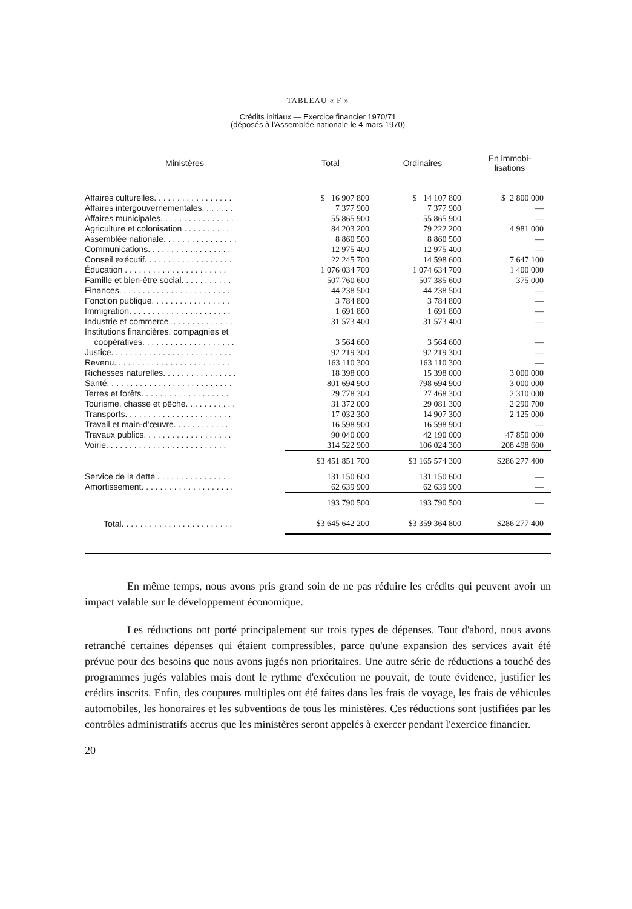TABLEAU « F »
Crédits initiaux — Exercice financier 1970/71
(déposés à l'Assemblée nationale le 4 mars 1970)
| Ministères | Total | Ordinaires | En immobi- lisations |
| --- | --- | --- | --- |
| Affaires culturelles. . . . . . . . . . . . . . . . . | $ 16 907 800 | $ 14 107 800 | $ 2 800 000 |
| Affaires intergouvernementales. . . . . . . | 7 377 900 | 7 377 900 | — |
| Affaires municipales. . . . . . . . . . . . . . . . | 55 865 900 | 55 865 900 | — |
| Agriculture et colonisation . . . . . . . . . . | 84 203 200 | 79 222 200 | 4 981 000 |
| Assemblée nationale. . . . . . . . . . . . . . . . | 8 860 500 | 8 860 500 | — |
| Communications. . . . . . . . . . . . . . . . . . | 12 975 400 | 12 975 400 | — |
| Conseil exécutif. . . . . . . . . . . . . . . . . . . | 22 245 700 | 14 598 600 | 7 647 100 |
| Éducation . . . . . . . . . . . . . . . . . . . . . . | 1 076 034 700 | 1 074 634 700 | 1 400 000 |
| Famille et bien-être social. . . . . . . . . . . | 507 760 600 | 507 385 600 | 375 000 |
| Finances. . . . . . . . . . . . . . . . . . . . . . . . | 44 238 500 | 44 238 500 | — |
| Fonction publique. . . . . . . . . . . . . . . . . | 3 784 800 | 3 784 800 | — |
| Immigration. . . . . . . . . . . . . . . . . . . . . . | 1 691 800 | 1 691 800 | — |
| Industrie et commerce. . . . . . . . . . . . . . | 31 573 400 | 31 573 400 | — |
| Institutions financières, compagnies et coopératives. . . . . . . . . . . . . . . . . . . . | 3 564 600 | 3 564 600 | — |
| Justice. . . . . . . . . . . . . . . . . . . . . . . . . . | 92 219 300 | 92 219 300 | — |
| Revenu. . . . . . . . . . . . . . . . . . . . . . . . . | 163 110 300 | 163 110 300 | — |
| Richesses naturelles. . . . . . . . . . . . . . . . | 18 398 000 | 15 398 000 | 3 000 000 |
| Santé. . . . . . . . . . . . . . . . . . . . . . . . . . . | 801 694 900 | 798 694 900 | 3 000 000 |
| Terres et forêts. . . . . . . . . . . . . . . . . . . | 29 778 300 | 27 468 300 | 2 310 000 |
| Tourisme, chasse et pêche. . . . . . . . . . . | 31 372 000 | 29 081 300 | 2 290 700 |
| Transports. . . . . . . . . . . . . . . . . . . . . . . | 17 032 300 | 14 907 300 | 2 125 000 |
| Travail et main-d'œuvre. . . . . . . . . . . . | 16 598 900 | 16 598 900 | — |
| Travaux publics. . . . . . . . . . . . . . . . . . . | 90 040 000 | 42 190 000 | 47 850 000 |
| Voirie. . . . . . . . . . . . . . . . . . . . . . . . . . | 314 522 900 | 106 024 300 | 208 498 600 |
| | $3 451 851 700 | $3 165 574 300 | $286 277 400 |
| Service de la dette . . . . . . . . . . . . . . . . | 131 150 600 | 131 150 600 | — |
| Amortissement. . . . . . . . . . . . . . . . . . . . | 62 639 900 | 62 639 900 | — |
| | 193 790 500 | 193 790 500 | — |
| Total. . . . . . . . . . . . . . . . . . . . . . . . | $3 645 642 200 | $3 359 364 800 | $286 277 400 |
En même temps, nous avons pris grand soin de ne pas réduire les crédits qui peuvent avoir un impact valable sur le développement économique.
Les réductions ont porté principalement sur trois types de dépenses. Tout d'abord, nous avons retranché certaines dépenses qui étaient compressibles, parce qu'une expansion des services avait été prévue pour des besoins que nous avons jugés non prioritaires. Une autre série de réductions a touché des programmes jugés valables mais dont le rythme d'exécution ne pouvait, de toute évidence, justifier les crédits inscrits. Enfin, des coupures multiples ont été faites dans les frais de voyage, les frais de véhicules automobiles, les honoraires et les subventions de tous les ministères. Ces réductions sont justifiées par les contrôles administratifs accrus que les ministères seront appelés à exercer pendant l'exercice financier.
20